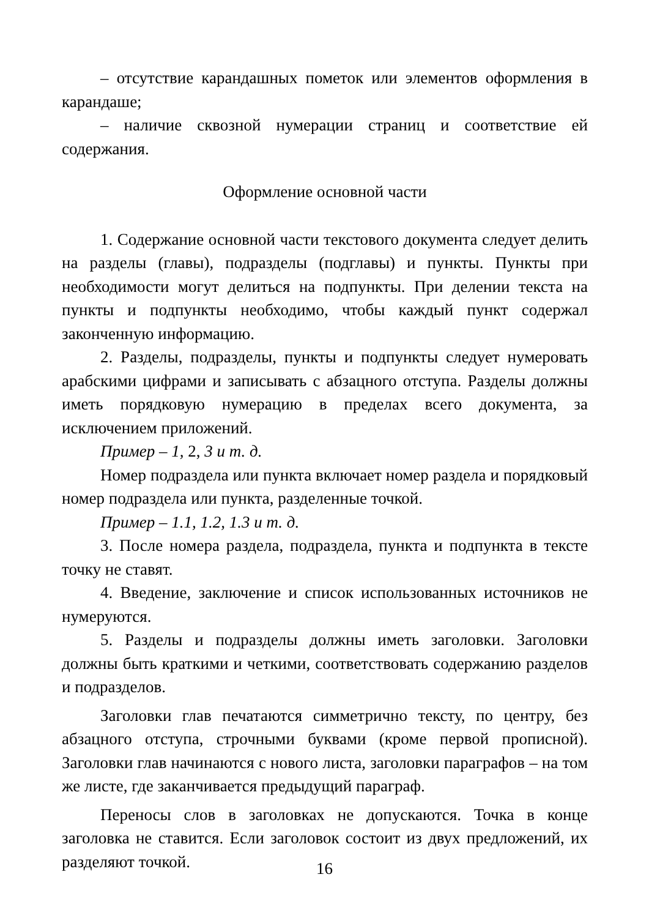– отсутствие карандашных пометок или элементов оформления в карандаше;
– наличие сквозной нумерации страниц и соответствие ей содержания.
Оформление основной части
1. Содержание основной части текстового документа следует делить на разделы (главы), подразделы (подглавы) и пункты. Пункты при необходимости могут делиться на подпункты. При делении текста на пункты и подпункты необходимо, чтобы каждый пункт содержал законченную информацию.
2. Разделы, подразделы, пункты и подпункты следует нумеровать арабскими цифрами и записывать с абзацного отступа. Разделы должны иметь порядковую нумерацию в пределах всего документа, за исключением приложений.
Пример – 1, 2, 3 и т. д.
Номер подраздела или пункта включает номер раздела и порядковый номер подраздела или пункта, разделенные точкой.
Пример – 1.1, 1.2, 1.3 и т. д.
3. После номера раздела, подраздела, пункта и подпункта в тексте точку не ставят.
4. Введение, заключение и список использованных источников не нумеруются.
5. Разделы и подразделы должны иметь заголовки. Заголовки должны быть краткими и четкими, соответствовать содержанию разделов и подразделов.
Заголовки глав печатаются симметрично тексту, по центру, без абзацного отступа, строчными буквами (кроме первой прописной). Заголовки глав начинаются с нового листа, заголовки параграфов – на том же листе, где заканчивается предыдущий параграф.
Переносы слов в заголовках не допускаются. Точка в конце заголовка не ставится. Если заголовок состоит из двух предложений, их разделяют точкой.
16